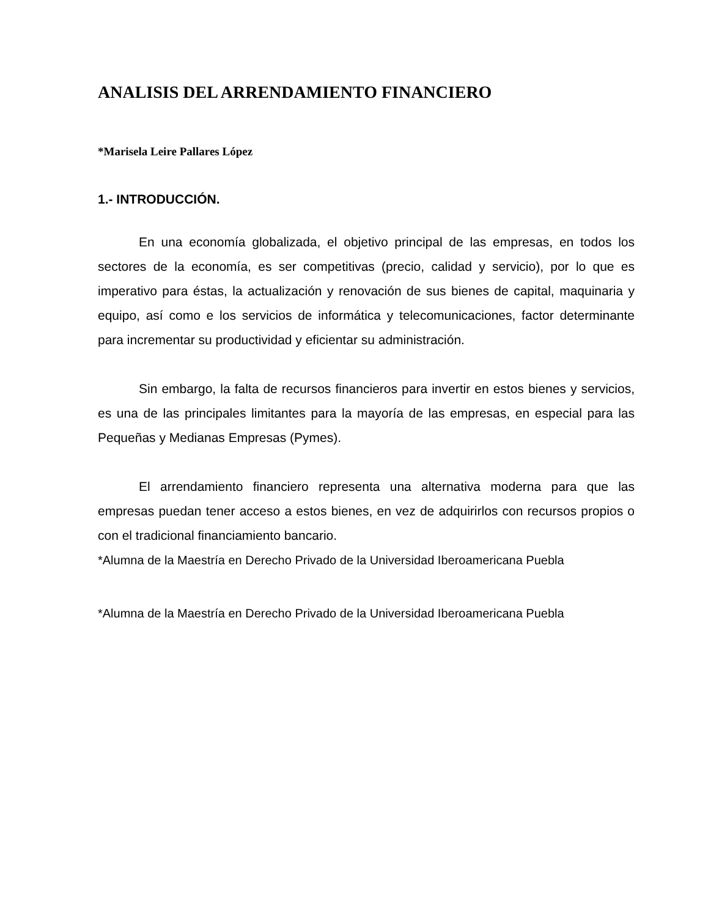ANALISIS DEL ARRENDAMIENTO FINANCIERO
*Marisela Leire Pallares López
1.- INTRODUCCIÓN.
En una economía globalizada, el objetivo principal de las empresas, en todos los sectores de la economía, es ser competitivas (precio, calidad y servicio), por lo que es imperativo para éstas, la actualización y renovación de sus bienes de capital, maquinaria y equipo, así como e los servicios de informática y telecomunicaciones, factor determinante para incrementar su productividad y eficientar su administración.
Sin embargo, la falta de recursos financieros para invertir en estos bienes y servicios, es una de las principales limitantes para la mayoría de las empresas, en especial para las Pequeñas y Medianas Empresas (Pymes).
El arrendamiento financiero representa una alternativa moderna para que las empresas puedan tener acceso a estos bienes, en vez de adquirirlos con recursos propios o con el tradicional financiamiento bancario.
*Alumna de la Maestría en Derecho Privado de la Universidad Iberoamericana Puebla
*Alumna de la Maestría en Derecho Privado de la Universidad Iberoamericana Puebla